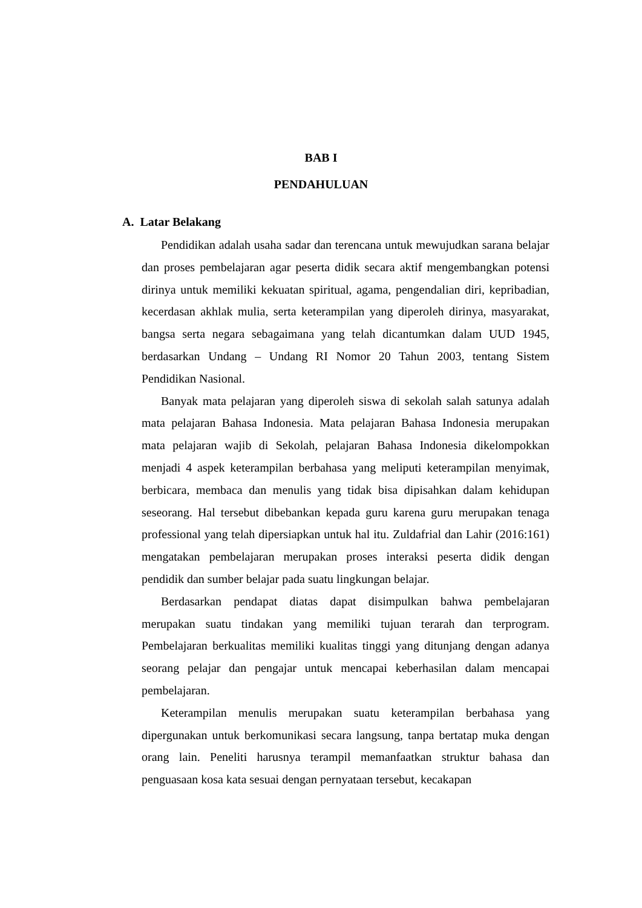BAB I
PENDAHULUAN
A. Latar Belakang
Pendidikan adalah usaha sadar dan terencana untuk mewujudkan sarana belajar dan proses pembelajaran agar peserta didik secara aktif mengembangkan potensi dirinya untuk memiliki kekuatan spiritual, agama, pengendalian diri, kepribadian, kecerdasan akhlak mulia, serta keterampilan yang diperoleh dirinya, masyarakat, bangsa serta negara sebagaimana yang telah dicantumkan dalam UUD 1945, berdasarkan Undang – Undang RI Nomor 20 Tahun 2003, tentang Sistem Pendidikan Nasional.
Banyak mata pelajaran yang diperoleh siswa di sekolah salah satunya adalah mata pelajaran Bahasa Indonesia. Mata pelajaran Bahasa Indonesia merupakan mata pelajaran wajib di Sekolah, pelajaran Bahasa Indonesia dikelompokkan menjadi 4 aspek keterampilan berbahasa yang meliputi keterampilan menyimak, berbicara, membaca dan menulis yang tidak bisa dipisahkan dalam kehidupan seseorang. Hal tersebut dibebankan kepada guru karena guru merupakan tenaga professional yang telah dipersiapkan untuk hal itu. Zuldafrial dan Lahir (2016:161) mengatakan pembelajaran merupakan proses interaksi peserta didik dengan pendidik dan sumber belajar pada suatu lingkungan belajar.
Berdasarkan pendapat diatas dapat disimpulkan bahwa pembelajaran merupakan suatu tindakan yang memiliki tujuan terarah dan terprogram. Pembelajaran berkualitas memiliki kualitas tinggi yang ditunjang dengan adanya seorang pelajar dan pengajar untuk mencapai keberhasilan dalam mencapai pembelajaran.
Keterampilan menulis merupakan suatu keterampilan berbahasa yang dipergunakan untuk berkomunikasi secara langsung, tanpa bertatap muka dengan orang lain. Peneliti harusnya terampil memanfaatkan struktur bahasa dan penguasaan kosa kata sesuai dengan pernyataan tersebut, kecakapan